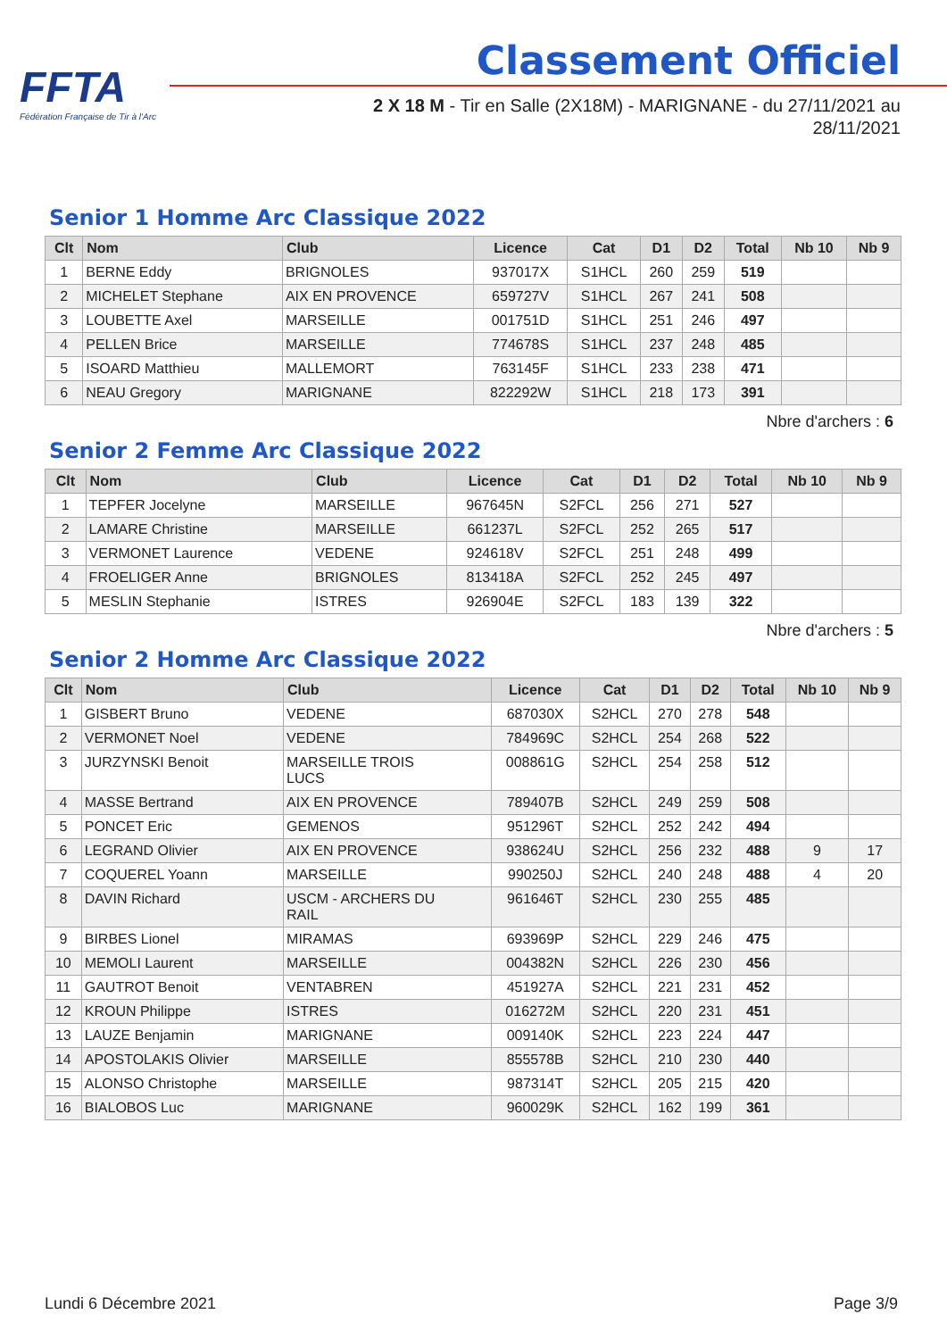FFTA
Fédération Française de Tir à l'Arc
Classement Officiel
2 X 18 M - Tir en Salle (2X18M) - MARIGNANE - du 27/11/2021 au
28/11/2021
Senior 1 Homme Arc Classique 2022
| Clt | Nom | Club | Licence | Cat | D1 | D2 | Total | Nb 10 | Nb 9 |
| --- | --- | --- | --- | --- | --- | --- | --- | --- | --- |
| 1 | BERNE Eddy | BRIGNOLES | 937017X | S1HCL | 260 | 259 | 519 | | |
| 2 | MICHELET Stephane | AIX EN PROVENCE | 659727V | S1HCL | 267 | 241 | 508 | | |
| 3 | LOUBETTE Axel | MARSEILLE | 001751D | S1HCL | 251 | 246 | 497 | | |
| 4 | PELLEN Brice | MARSEILLE | 774678S | S1HCL | 237 | 248 | 485 | | |
| 5 | ISOARD Matthieu | MALLEMORT | 763145F | S1HCL | 233 | 238 | 471 | | |
| 6 | NEAU Gregory | MARIGNANE | 822292W | S1HCL | 218 | 173 | 391 | | |
Nbre d'archers : 6
Senior 2 Femme Arc Classique 2022
| Clt | Nom | Club | Licence | Cat | D1 | D2 | Total | Nb 10 | Nb 9 |
| --- | --- | --- | --- | --- | --- | --- | --- | --- | --- |
| 1 | TEPFER Jocelyne | MARSEILLE | 967645N | S2FCL | 256 | 271 | 527 | | |
| 2 | LAMARE Christine | MARSEILLE | 661237L | S2FCL | 252 | 265 | 517 | | |
| 3 | VERMONET Laurence | VEDENE | 924618V | S2FCL | 251 | 248 | 499 | | |
| 4 | FROELIGER Anne | BRIGNOLES | 813418A | S2FCL | 252 | 245 | 497 | | |
| 5 | MESLIN Stephanie | ISTRES | 926904E | S2FCL | 183 | 139 | 322 | | |
Nbre d'archers : 5
Senior 2 Homme Arc Classique 2022
| Clt | Nom | Club | Licence | Cat | D1 | D2 | Total | Nb 10 | Nb 9 |
| --- | --- | --- | --- | --- | --- | --- | --- | --- | --- |
| 1 | GISBERT Bruno | VEDENE | 687030X | S2HCL | 270 | 278 | 548 | | |
| 2 | VERMONET Noel | VEDENE | 784969C | S2HCL | 254 | 268 | 522 | | |
| 3 | JURZYNSKI Benoit | MARSEILLE TROIS LUCS | 008861G | S2HCL | 254 | 258 | 512 | | |
| 4 | MASSE Bertrand | AIX EN PROVENCE | 789407B | S2HCL | 249 | 259 | 508 | | |
| 5 | PONCET Eric | GEMENOS | 951296T | S2HCL | 252 | 242 | 494 | | |
| 6 | LEGRAND Olivier | AIX EN PROVENCE | 938624U | S2HCL | 256 | 232 | 488 | 9 | 17 |
| 7 | COQUEREL Yoann | MARSEILLE | 990250J | S2HCL | 240 | 248 | 488 | 4 | 20 |
| 8 | DAVIN Richard | USCM - ARCHERS DU RAIL | 961646T | S2HCL | 230 | 255 | 485 | | |
| 9 | BIRBES Lionel | MIRAMAS | 693969P | S2HCL | 229 | 246 | 475 | | |
| 10 | MEMOLI Laurent | MARSEILLE | 004382N | S2HCL | 226 | 230 | 456 | | |
| 11 | GAUTROT Benoit | VENTABREN | 451927A | S2HCL | 221 | 231 | 452 | | |
| 12 | KROUN Philippe | ISTRES | 016272M | S2HCL | 220 | 231 | 451 | | |
| 13 | LAUZE Benjamin | MARIGNANE | 009140K | S2HCL | 223 | 224 | 447 | | |
| 14 | APOSTOLAKIS Olivier | MARSEILLE | 855578B | S2HCL | 210 | 230 | 440 | | |
| 15 | ALONSO Christophe | MARSEILLE | 987314T | S2HCL | 205 | 215 | 420 | | |
| 16 | BIALOBOS Luc | MARIGNANE | 960029K | S2HCL | 162 | 199 | 361 | | |
Lundi 6 Décembre 2021 Page 3/9